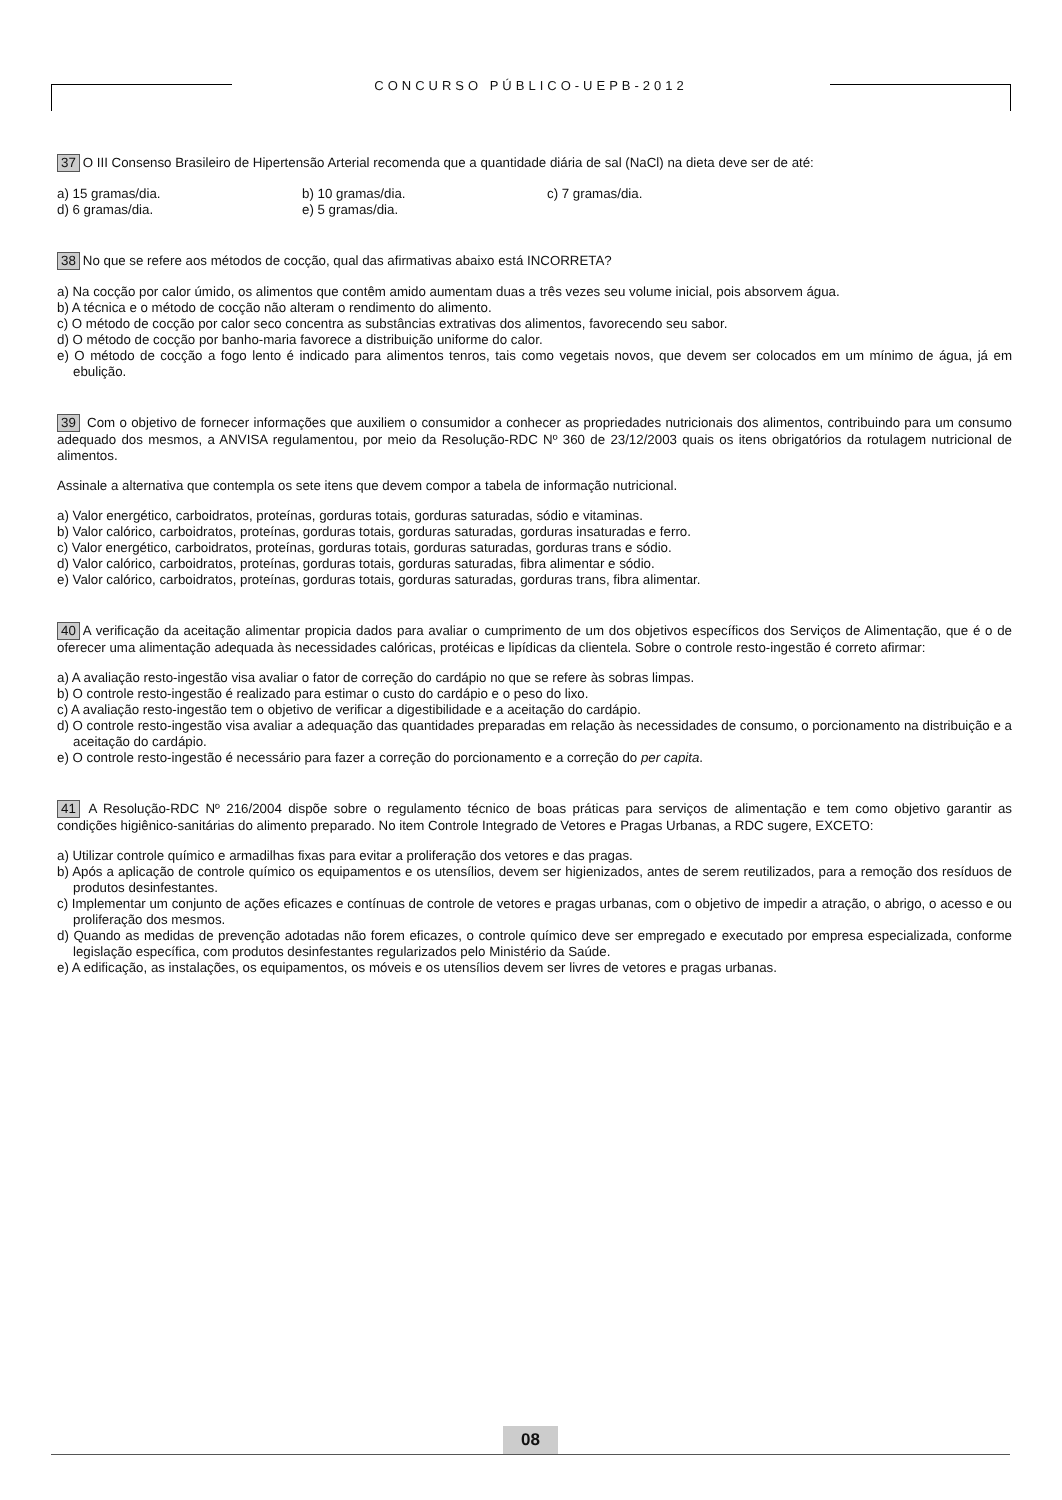CONCURSO PÚBLICO-UEPB-2012
37 O III Consenso Brasileiro de Hipertensão Arterial recomenda que a quantidade diária de sal (NaCl) na dieta deve ser de até:
a) 15 gramas/dia.
b) 10 gramas/dia.
c) 7 gramas/dia.
d) 6 gramas/dia.
e) 5 gramas/dia.
38 No que se refere aos métodos de cocção, qual das afirmativas abaixo está INCORRETA?
a) Na cocção por calor úmido, os alimentos que contêm amido aumentam duas a três vezes seu volume inicial, pois absorvem água.
b) A técnica e o método de cocção não alteram o rendimento do alimento.
c) O método de cocção por calor seco concentra as substâncias extrativas dos alimentos, favorecendo seu sabor.
d) O método de cocção por banho-maria favorece a distribuição uniforme do calor.
e) O método de cocção a fogo lento é indicado para alimentos tenros, tais como vegetais novos, que devem ser colocados em um mínimo de água, já em ebulição.
39 Com o objetivo de fornecer informações que auxiliem o consumidor a conhecer as propriedades nutricionais dos alimentos, contribuindo para um consumo adequado dos mesmos, a ANVISA regulamentou, por meio da Resolução-RDC Nº 360 de 23/12/2003 quais os itens obrigatórios da rotulagem nutricional de alimentos.
Assinale a alternativa que contempla os sete itens que devem compor a tabela de informação nutricional.
a) Valor energético, carboidratos, proteínas, gorduras totais, gorduras saturadas, sódio e vitaminas.
b) Valor calórico, carboidratos, proteínas, gorduras totais, gorduras saturadas, gorduras insaturadas e ferro.
c) Valor energético, carboidratos, proteínas, gorduras totais, gorduras saturadas, gorduras trans e sódio.
d) Valor calórico, carboidratos, proteínas, gorduras totais, gorduras saturadas, fibra alimentar e sódio.
e) Valor calórico, carboidratos, proteínas, gorduras totais, gorduras saturadas, gorduras trans, fibra alimentar.
40 A verificação da aceitação alimentar propicia dados para avaliar o cumprimento de um dos objetivos específicos dos Serviços de Alimentação, que é o de oferecer uma alimentação adequada às necessidades calóricas, protéicas e lipídicas da clientela. Sobre o controle resto-ingestão é correto afirmar:
a) A avaliação resto-ingestão visa avaliar o fator de correção do cardápio no que se refere às sobras limpas.
b) O controle resto-ingestão é realizado para estimar o custo do cardápio e o peso do lixo.
c) A avaliação resto-ingestão tem o objetivo de verificar a digestibilidade e a aceitação do cardápio.
d) O controle resto-ingestão visa avaliar a adequação das quantidades preparadas em relação às necessidades de consumo, o porcionamento na distribuição e a aceitação do cardápio.
e) O controle resto-ingestão é necessário para fazer a correção do porcionamento e a correção do per capita.
41 A Resolução-RDC Nº 216/2004 dispõe sobre o regulamento técnico de boas práticas para serviços de alimentação e tem como objetivo garantir as condições higiênico-sanitárias do alimento preparado. No item Controle Integrado de Vetores e Pragas Urbanas, a RDC sugere, EXCETO:
a) Utilizar controle químico e armadilhas fixas para evitar a proliferação dos vetores e das pragas.
b) Após a aplicação de controle químico os equipamentos e os utensílios, devem ser higienizados, antes de serem reutilizados, para a remoção dos resíduos de produtos desinfestantes.
c) Implementar um conjunto de ações eficazes e contínuas de controle de vetores e pragas urbanas, com o objetivo de impedir a atração, o abrigo, o acesso e ou proliferação dos mesmos.
d) Quando as medidas de prevenção adotadas não forem eficazes, o controle químico deve ser empregado e executado por empresa especializada, conforme legislação específica, com produtos desinfestantes regularizados pelo Ministério da Saúde.
e) A edificação, as instalações, os equipamentos, os móveis e os utensílios devem ser livres de vetores e pragas urbanas.
08